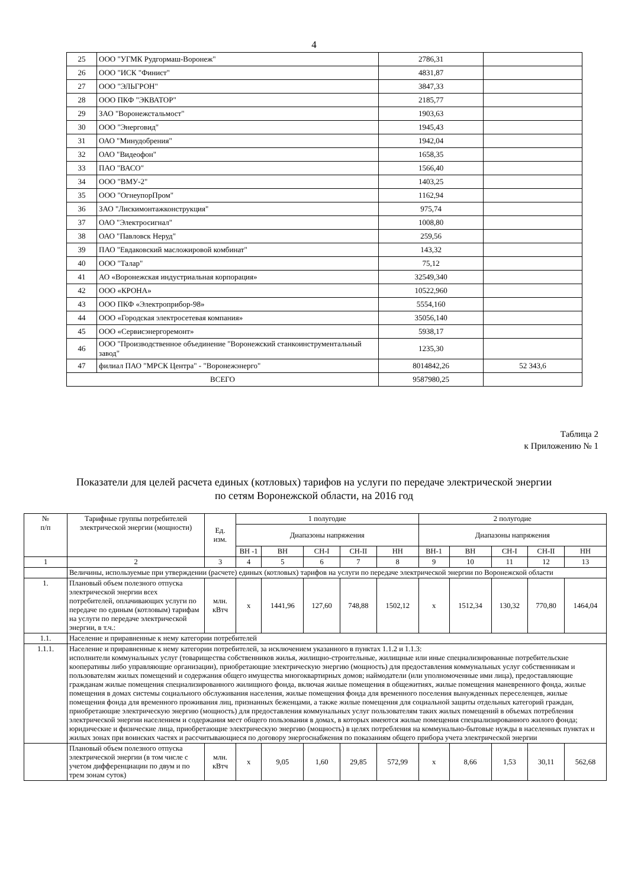4
| 25 | ООО "УГМК Рудгормаш-Воронеж" | 2786,31 | |
| 26 | ООО "ИСК "Финист" | 4831,87 | |
| 27 | ООО "ЭЛЬГРОН" | 3847,33 | |
| 28 | ООО ПКФ "ЭКВАТОР" | 2185,77 | |
| 29 | ЗАО "Воронежстальмост" | 1903,63 | |
| 30 | ООО "Энерговид" | 1945,43 | |
| 31 | ОАО "Минудобрения" | 1942,04 | |
| 32 | ОАО "Видеофон" | 1658,35 | |
| 33 | ПАО "ВАСО" | 1566,40 | |
| 34 | ООО "ВМУ-2" | 1403,25 | |
| 35 | ООО "ОгнеупорПром" | 1162,94 | |
| 36 | ЗАО "Лискимонтажконструкция" | 975,74 | |
| 37 | ОАО "Электросигнал" | 1008,80 | |
| 38 | ОАО "Павловск Неруд" | 259,56 | |
| 39 | ПАО "Евдаковский масложировой комбинат" | 143,32 | |
| 40 | ООО "Талар" | 75,12 | |
| 41 | АО «Воронежская индустриальная корпорация» | 32549,340 | |
| 42 | ООО «КРОНА» | 10522,960 | |
| 43 | ООО ПКФ «Электроприбор-98» | 5554,160 | |
| 44 | ООО «Городская электросетевая компания» | 35056,140 | |
| 45 | ООО «Сервисэнергоремонт» | 5938,17 | |
| 46 | ООО "Производственное объединение "Воронежский станкоинструментальный завод" | 1235,30 | |
| 47 | филиал ПАО "МРСК Центра" - "Воронежэнерго" | 8014842,26 | 52 343,6 |
| ВСЕГО | | 9587980,25 | |
Таблица 2
к Приложению № 1
Показатели для целей расчета единых (котловых) тарифов на услуги по передаче электрической энергии
по сетям Воронежской области, на 2016 год
| № п/п | Тарифные группы потребителей электрической энергии (мощности) | Ед. изм. | 1 полугодие | | | | | 2 полугодие | | | | |
| --- | --- | --- | --- | --- | --- | --- | --- | --- | --- | --- | --- | --- |
| | | | Диапазоны напряжения | | | | | Диапазоны напряжения | | | | |
| | | | ВН -1 | ВН | СН-I | СН-II | НН | ВН-1 | ВН | СН-I | СН-II | НН |
| 1 | 2 | 3 | 4 | 5 | 6 | 7 | 8 | 9 | 10 | 11 | 12 | 13 |
| | Величины, используемые при утверждении (расчете) единых (котловых) тарифов на услуги по передаче электрической энергии по Воронежской области | | | | | | | | | | | |
| 1. | Плановый объем полезного отпуска электрической энергии всех потребителей, оплачивающих услуги по передаче по единым (котловым) тарифам на услуги по передаче электрической энергии, в т.ч.: | млн. кВтч | х | 1441,96 | 127,60 | 748,88 | 1502,12 | х | 1512,34 | 130,32 | 770,80 | 1464,04 |
| 1.1. | Население и приравненные к нему категории потребителей | | | | | | | | | | | |
| 1.1.1. | Население и приравненные к нему категории потребителей, за исключением указанного в пунктах 1.1.2 и 1.1.3: исполнители коммунальных услуг (товарищества собственников жилья, жилищно-строительные, жилищные или иные специализированные потребительские кооперативы либо управляющие организации), приобретающие электрическую энергию (мощность) для предоставления коммунальных услуг собственникам и пользователям жилых помещений и содержания общего имущества многоквартирных домов; наймодатели (или уполномоченные ими лица), предоставляющие гражданам жилые помещения специализированного жилищного фонда, включая жилые помещения в общежитиях, жилые помещения маневренного фонда, жилые помещения в домах системы социального обслуживания населения, жилые помещения фонда для временного поселения вынужденных переселенцев, жилые помещения фонда для временного проживания лиц, признанных беженцами, а также жилые помещения для социальной защиты отдельных категорий граждан, приобретающие электрическую энергию (мощность) для предоставления коммунальных услуг пользователям таких жилых помещений в объемах потребления электрической энергии населением и содержания мест общего пользования в домах, в которых имеются жилые помещения специализированного жилого фонда; юридические и физические лица, приобретающие электрическую энергию (мощность) в целях потребления на коммунально-бытовые нужды в населенных пунктах и жилых зонах при воинских частях и рассчитывающиеся по договору энергоснабжения по показаниям общего прибора учета электрической энергии | | | | | | | | | | | |
| | Плановый объем полезного отпуска электрической энергии (в том числе с учетом дифференциации по двум и по трем зонам суток) | млн. кВтч | х | 9,05 | 1,60 | 29,85 | 572,99 | х | 8,66 | 1,53 | 30,11 | 562,68 |